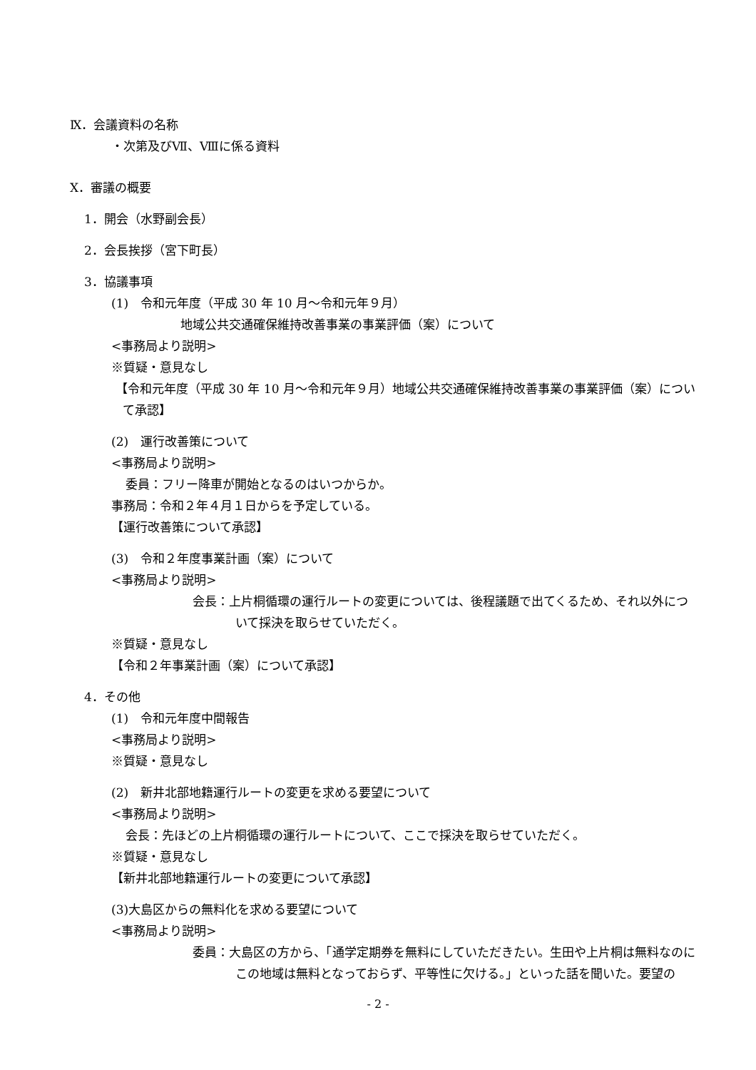Ⅸ．会議資料の名称
・次第及びⅦ、Ⅷに係る資料
Ⅹ．審議の概要
1．開会（水野副会長）
2．会長挨拶（宮下町長）
3．協議事項
(1)　令和元年度（平成 30 年 10 月～令和元年９月）
地域公共交通確保維持改善事業の事業評価（案）について
<事務局より説明>
※質疑・意見なし
【令和元年度（平成 30 年 10 月～令和元年９月）地域公共交通確保維持改善事業の事業評価（案）について承認】
(2)　運行改善策について
<事務局より説明>
委員：フリー降車が開始となるのはいつからか。
事務局：令和２年４月１日からを予定している。
【運行改善策について承認】
(3)　令和２年度事業計画（案）について
<事務局より説明>
会長：上片桐循環の運行ルートの変更については、後程議題で出てくるため、それ以外について採決を取らせていただく。
※質疑・意見なし
【令和２年事業計画（案）について承認】
4．その他
(1)　令和元年度中間報告
<事務局より説明>
※質疑・意見なし
(2)　新井北部地籍運行ルートの変更を求める要望について
<事務局より説明>
会長：先ほどの上片桐循環の運行ルートについて、ここで採決を取らせていただく。
※質疑・意見なし
【新井北部地籍運行ルートの変更について承認】
(3)大島区からの無料化を求める要望について
<事務局より説明>
委員：大島区の方から、「通学定期券を無料にしていただきたい。生田や上片桐は無料なのにこの地域は無料となっておらず、平等性に欠ける。」といった話を聞いた。要望の
- 2 -